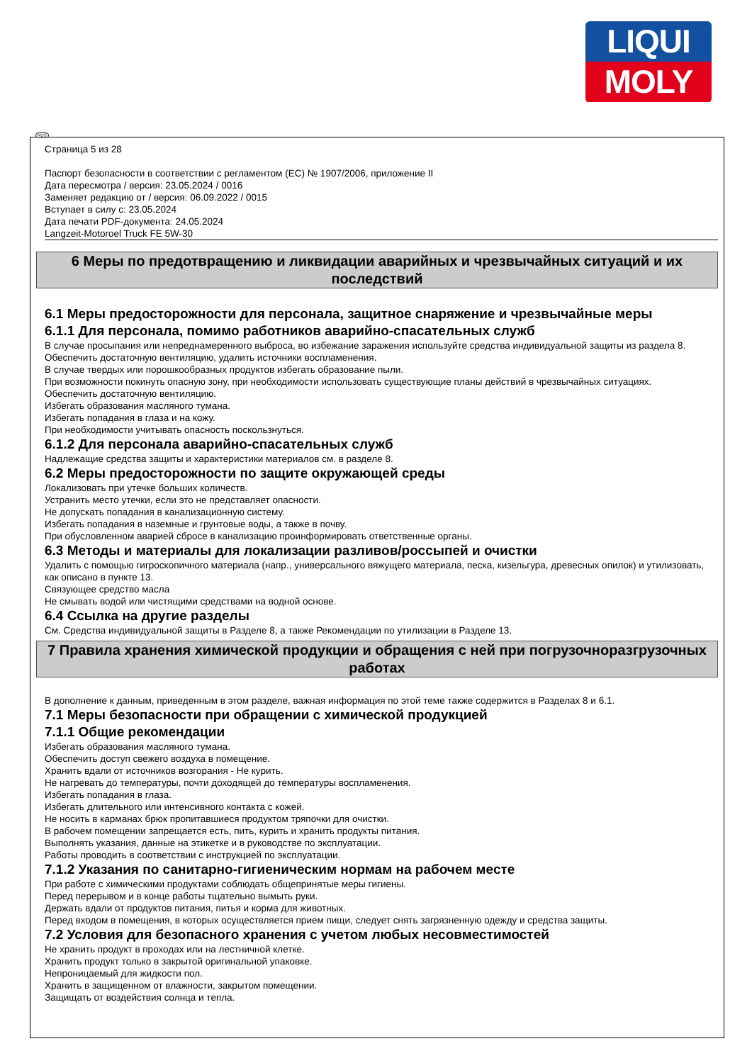LIQUI
MOLY
Страница 5 из 28
Паспорт безопасности в соответствии с регламентом (ЕС) № 1907/2006, приложение II
Дата пересмотра / версия: 23.05.2024 / 0016
Заменяет редакцию от / версия: 06.09.2022 / 0015
Вступает в силу с: 23.05.2024
Дата печати PDF-документа: 24.05.2024
Langzeit-Motoroel Truck FE 5W-30
6 Меры по предотвращению и ликвидации аварийных и чрезвычайных ситуаций и их последствий
6.1 Меры предосторожности для персонала, защитное снаряжение и чрезвычайные меры
6.1.1 Для персонала, помимо работников аварийно-спасательных служб
В случае просыпания или непреднамеренного выброса, во избежание заражения используйте средства индивидуальной защиты из раздела 8.
Обеспечить достаточную вентиляцию, удалить источники воспламенения.
В случае твердых или порошкообразных продуктов избегать образование пыли.
При возможности покинуть опасную зону, при необходимости использовать существующие планы действий в чрезвычайных ситуациях.
Обеспечить достаточную вентиляцию.
Избегать образования масляного тумана.
Избегать попадания в глаза и на кожу.
При необходимости учитывать опасность поскользнуться.
6.1.2 Для персонала аварийно-спасательных служб
Надлежащие средства защиты и характеристики материалов см. в разделе 8.
6.2 Меры предосторожности по защите окружающей среды
Локализовать при утечке больших количеств.
Устранить место утечки, если это не представляет опасности.
Не допускать попадания в канализационную систему.
Избегать попадания в наземные и грунтовые воды, а также в почву.
При обусловленном аварией сбросе в канализацию проинформировать ответственные органы.
6.3 Методы и материалы для локализации разливов/россыпей и очистки
Удалить с помощью гигроскопичного материала (напр., универсального вяжущего материала, песка, кизельгура, древесных опилок) и утилизовать, как описано в пункте 13.
Связующее средство масла
Не смывать водой или чистящими средствами на водной основе.
6.4 Ссылка на другие разделы
См. Средства индивидуальной защиты в Разделе 8, а также Рекомендации по утилизации в Разделе 13.
7 Правила хранения химической продукции и обращения с ней при погрузочноразгрузочных работах
В дополнение к данным, приведенным в этом разделе, важная информация по этой теме также содержится в Разделах 8 и 6.1.
7.1 Меры безопасности при обращении с химической продукцией
7.1.1 Общие рекомендации
Избегать образования масляного тумана.
Обеспечить доступ свежего воздуха в помещение.
Хранить вдали от источников возгорания - Не курить.
Не нагревать до температуры, почти доходящей до температуры воспламенения.
Избегать попадания в глаза.
Избегать длительного или интенсивного контакта с кожей.
Не носить в карманах брюк пропитавшиеся продуктом тряпочки для очистки.
В рабочем помещении запрещается есть, пить, курить и хранить продукты питания.
Выполнять указания, данные на этикетке и в руководстве по эксплуатации.
Работы проводить в соответствии с инструкцией по эксплуатации.
7.1.2 Указания по санитарно-гигиеническим нормам на рабочем месте
При работе с химическими продуктами соблюдать общепринятые меры гигиены.
Перед перерывом и в конце работы тщательно вымыть руки.
Держать вдали от продуктов питания, питья и корма для животных.
Перед входом в помещения, в которых осуществляется прием пищи, следует снять загрязненную одежду и средства защиты.
7.2 Условия для безопасного хранения с учетом любых несовместимостей
Не хранить продукт в проходах или на лестничной клетке.
Хранить продукт только в закрытой оригинальной упаковке.
Непроницаемый для жидкости пол.
Хранить в защищенном от влажности, закрытом помещении.
Защищать от воздействия солнца и тепла.
RUS